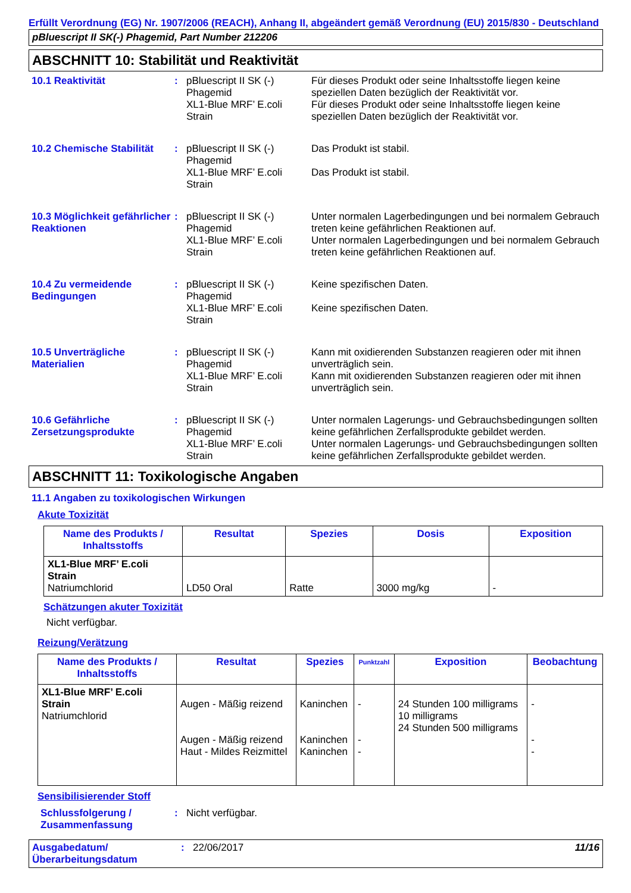Erfüllt Verordnung (EG) Nr. 1907/2006 (REACH), Anhang II, abgeändert gemäß Verordnung (EU) 2015/830 - Deutschland
pBluescript II SK(-) Phagemid, Part Number 212206
ABSCHNITT 10: Stabilität und Reaktivität
10.1 Reaktivität : pBluescript II SK (-) Phagemid
XL1-Blue MRF’ E.coli Strain
Für dieses Produkt oder seine Inhaltsstoffe liegen keine speziellen Daten bezüglich der Reaktivität vor.
Für dieses Produkt oder seine Inhaltsstoffe liegen keine speziellen Daten bezüglich der Reaktivität vor.
10.2 Chemische Stabilität
: pBluescript II SK (-) Phagemid
XL1-Blue MRF’ E.coli Strain
Das Produkt ist stabil.
Das Produkt ist stabil.
10.3 Möglichkeit gefährlicher Reaktionen
: pBluescript II SK (-) Phagemid
XL1-Blue MRF’ E.coli Strain
Unter normalen Lagerbedingungen und bei normalem Gebrauch treten keine gefährlichen Reaktionen auf.
Unter normalen Lagerbedingungen und bei normalem Gebrauch treten keine gefährlichen Reaktionen auf.
10.4 Zu vermeidende Bedingungen
: pBluescript II SK (-) Phagemid
XL1-Blue MRF’ E.coli Strain
Keine spezifischen Daten.
Keine spezifischen Daten.
10.5 Unverträgliche Materialien
: pBluescript II SK (-) Phagemid
XL1-Blue MRF’ E.coli Strain
Kann mit oxidierenden Substanzen reagieren oder mit ihnen unverträglich sein.
Kann mit oxidierenden Substanzen reagieren oder mit ihnen unverträglich sein.
10.6 Gefährliche Zersetzungsprodukte
: pBluescript II SK (-) Phagemid
XL1-Blue MRF’ E.coli Strain
Unter normalen Lagerungs- und Gebrauchsbedingungen sollten keine gefährlichen Zerfallsprodukte gebildet werden.
Unter normalen Lagerungs- und Gebrauchsbedingungen sollten keine gefährlichen Zerfallsprodukte gebildet werden.
ABSCHNITT 11: Toxikologische Angaben
11.1 Angaben zu toxikologischen Wirkungen
Akute Toxizität
| Name des Produkts / Inhaltsstoffs | Resultat | Spezies | Dosis | Exposition |
| --- | --- | --- | --- | --- |
| XL1-Blue MRF’ E.coli Strain Natriumchlorid | LD50 Oral | Ratte | 3000 mg/kg | - |
Schätzungen akuter Toxizität
Nicht verfügbar.
Reizung/Verätzung
| Name des Produkts / Inhaltsstoffs | Resultat | Spezies | Punktzahl | Exposition | Beobachtung |
| --- | --- | --- | --- | --- | --- |
| XL1-Blue MRF’ E.coli Strain Natriumchlorid | Augen - Mäßig reizend Augen - Mäßig reizend Haut - Mildes Reizmittel | Kaninchen Kaninchen Kaninchen | - - - | 24 Stunden 100 milligrams 10 milligrams 24 Stunden 500 milligrams | - - - |
Sensibilisierender Stoff
Schlussfolgerung / Zusammenfassung
: Nicht verfügbar.
Ausgabedatum/ Überarbeitungsdatum
: 22/06/2017 11/16